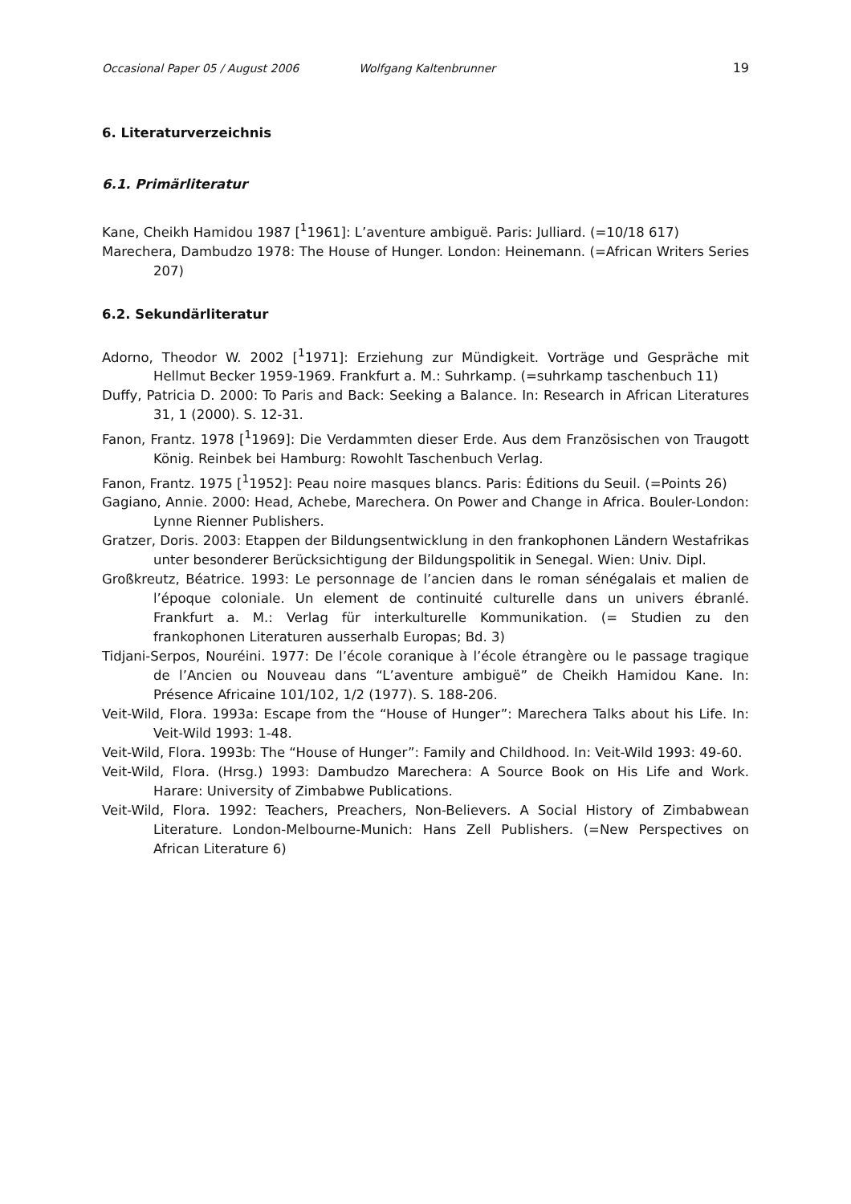Occasional Paper 05 / August 2006 Wolfgang Kaltenbrunner 19
6. Literaturverzeichnis
6.1. Primärliteratur
Kane, Cheikh Hamidou 1987 [<sup>1</sup>1961]: L’aventure ambiguë. Paris: Julliard. (=10/18 617)
Marechera, Dambudzo 1978: The House of Hunger. London: Heinemann. (=African Writers Series 207)
6.2. Sekundärliteratur
Adorno, Theodor W. 2002 [<sup>1</sup>1971]: Erziehung zur Mündigkeit. Vorträge und Gespräche mit Hellmut Becker 1959-1969. Frankfurt a. M.: Suhrkamp. (=suhrkamp taschenbuch 11)
Duffy, Patricia D. 2000: To Paris and Back: Seeking a Balance. In: Research in African Literatures 31, 1 (2000). S. 12-31.
Fanon, Frantz. 1978 [<sup>1</sup>1969]: Die Verdammten dieser Erde. Aus dem Französischen von Traugott König. Reinbek bei Hamburg: Rowohlt Taschenbuch Verlag.
Fanon, Frantz. 1975 [<sup>1</sup>1952]: Peau noire masques blancs. Paris: Éditions du Seuil. (=Points 26)
Gagiano, Annie. 2000: Head, Achebe, Marechera. On Power and Change in Africa. Bouler-London: Lynne Rienner Publishers.
Gratzer, Doris. 2003: Etappen der Bildungsentwicklung in den frankophonen Ländern Westafrikas unter besonderer Berücksichtigung der Bildungspolitik in Senegal. Wien: Univ. Dipl.
Großkreutz, Béatrice. 1993: Le personnage de l’ancien dans le roman sénégalais et malien de l’époque coloniale. Un element de continuité culturelle dans un univers ébranlé. Frankfurt a. M.: Verlag für interkulturelle Kommunikation. (= Studien zu den frankophonen Literaturen ausserhalb Europas; Bd. 3)
Tidjani-Serpos, Nouréini. 1977: De l’école coranique à l’école étrangère ou le passage tragique de l’Ancien ou Nouveau dans “L’aventure ambiguë” de Cheikh Hamidou Kane. In: Présence Africaine 101/102, 1/2 (1977). S. 188-206.
Veit-Wild, Flora. 1993a: Escape from the “House of Hunger”: Marechera Talks about his Life. In: Veit-Wild 1993: 1-48.
Veit-Wild, Flora. 1993b: The “House of Hunger”: Family and Childhood. In: Veit-Wild 1993: 49-60.
Veit-Wild, Flora. (Hrsg.) 1993: Dambudzo Marechera: A Source Book on His Life and Work. Harare: University of Zimbabwe Publications.
Veit-Wild, Flora. 1992: Teachers, Preachers, Non-Believers. A Social History of Zimbabwean Literature. London-Melbourne-Munich: Hans Zell Publishers. (=New Perspectives on African Literature 6)